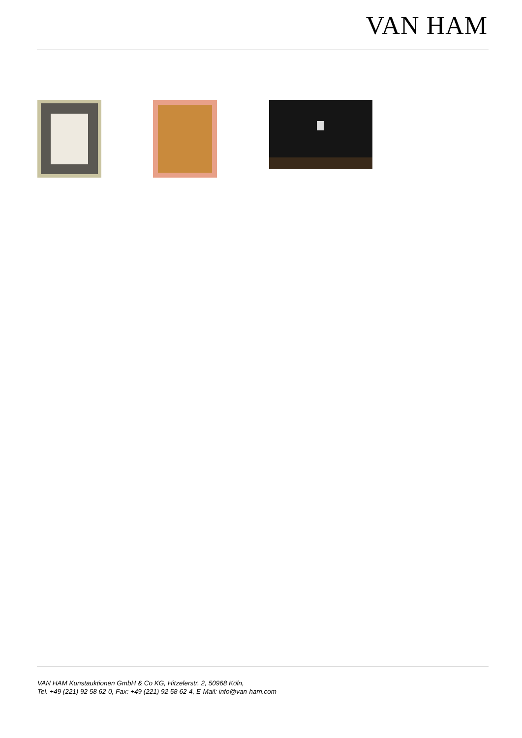VAN HAM
VAN HAM Kunstauktionen GmbH & Co KG, Hitzelerstr. 2, 50968 Köln,
Tel. +49 (221) 92 58 62-0, Fax: +49 (221) 92 58 62-4, E-Mail: info@van-ham.com